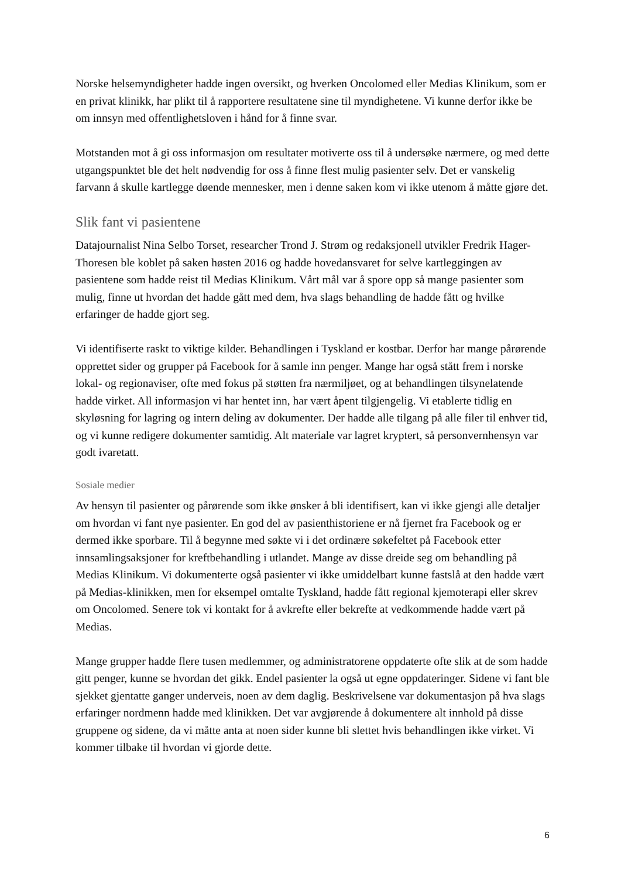Norske helsemyndigheter hadde ingen oversikt, og hverken Oncolomed eller Medias Klinikum, som er en privat klinikk, har plikt til å rapportere resultatene sine til myndighetene. Vi kunne derfor ikke be om innsyn med offentlighetsloven i hånd for å finne svar.
Motstanden mot å gi oss informasjon om resultater motiverte oss til å undersøke nærmere, og med dette utgangspunktet ble det helt nødvendig for oss å finne flest mulig pasienter selv. Det er vanskelig farvann å skulle kartlegge døende mennesker, men i denne saken kom vi ikke utenom å måtte gjøre det.
Slik fant vi pasientene
Datajournalist Nina Selbo Torset, researcher Trond J. Strøm og redaksjonell utvikler Fredrik Hager-Thoresen ble koblet på saken høsten 2016 og hadde hovedansvaret for selve kartleggingen av pasientene som hadde reist til Medias Klinikum. Vårt mål var å spore opp så mange pasienter som mulig, finne ut hvordan det hadde gått med dem, hva slags behandling de hadde fått og hvilke erfaringer de hadde gjort seg.
Vi identifiserte raskt to viktige kilder. Behandlingen i Tyskland er kostbar. Derfor har mange pårørende opprettet sider og grupper på Facebook for å samle inn penger. Mange har også stått frem i norske lokal- og regionaviser, ofte med fokus på støtten fra nærmiljøet, og at behandlingen tilsynelatende hadde virket. All informasjon vi har hentet inn, har vært åpent tilgjengelig. Vi etablerte tidlig en skyløsning for lagring og intern deling av dokumenter. Der hadde alle tilgang på alle filer til enhver tid, og vi kunne redigere dokumenter samtidig. Alt materiale var lagret kryptert, så personvernhensyn var godt ivaretatt.
Sosiale medier
Av hensyn til pasienter og pårørende som ikke ønsker å bli identifisert, kan vi ikke gjengi alle detaljer om hvordan vi fant nye pasienter. En god del av pasienthistoriene er nå fjernet fra Facebook og er dermed ikke sporbare. Til å begynne med søkte vi i det ordinære søkefeltet på Facebook etter innsamlingsaksjoner for kreftbehandling i utlandet. Mange av disse dreide seg om behandling på Medias Klinikum. Vi dokumenterte også pasienter vi ikke umiddelbart kunne fastslå at den hadde vært på Medias-klinikken, men for eksempel omtalte Tyskland, hadde fått regional kjemoterapi eller skrev om Oncolomed. Senere tok vi kontakt for å avkrefte eller bekrefte at vedkommende hadde vært på Medias.
Mange grupper hadde flere tusen medlemmer, og administratorene oppdaterte ofte slik at de som hadde gitt penger, kunne se hvordan det gikk. Endel pasienter la også ut egne oppdateringer. Sidene vi fant ble sjekket gjentatte ganger underveis, noen av dem daglig. Beskrivelsene var dokumentasjon på hva slags erfaringer nordmenn hadde med klinikken. Det var avgjørende å dokumentere alt innhold på disse gruppene og sidene, da vi måtte anta at noen sider kunne bli slettet hvis behandlingen ikke virket. Vi kommer tilbake til hvordan vi gjorde dette.
6